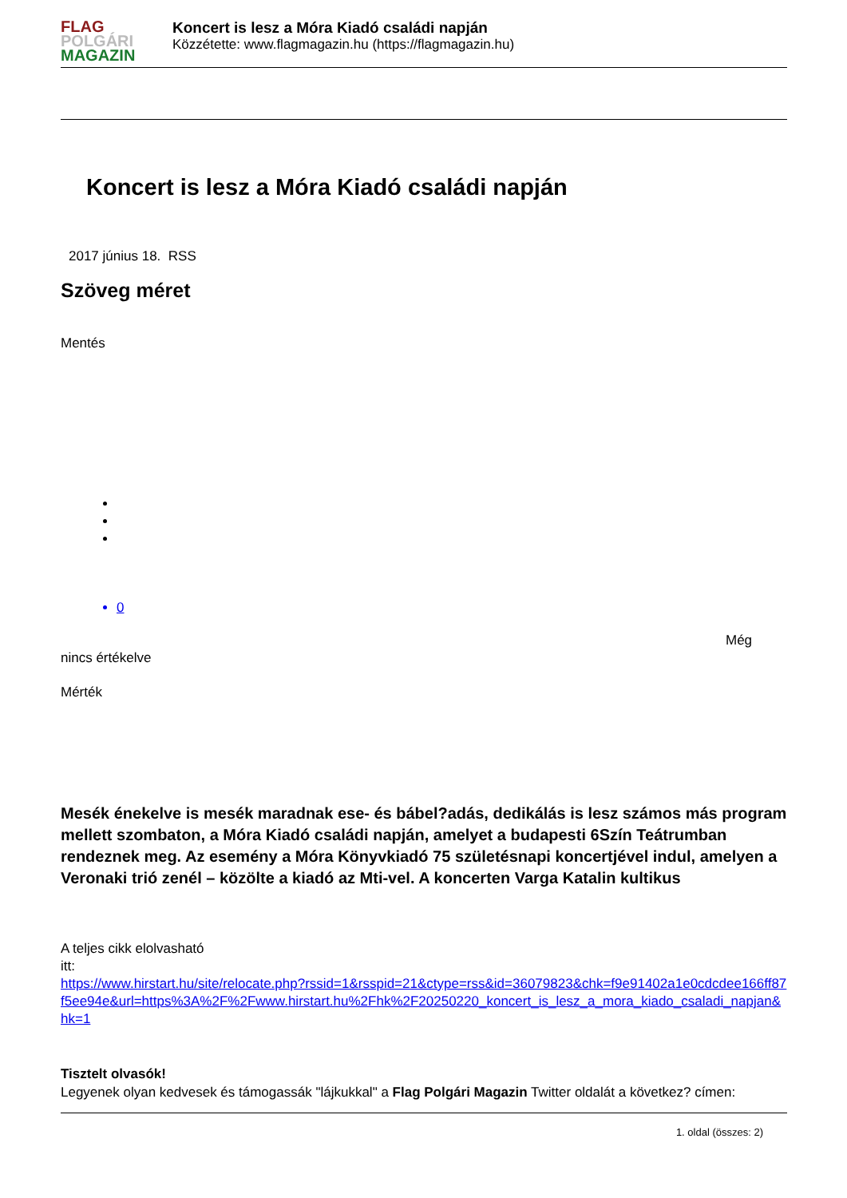FLAG
POLGÁRI
MAGAZIN
Koncert is lesz a Móra Kiadó családi napján
Közzétette: www.flagmagazin.hu (https://flagmagazin.hu)
Koncert is lesz a Móra Kiadó családi napján
2017 június 18. RSS
Szöveg méret
Mentés
0
Még
nincs értékelve
Mérték
Mesék énekelve is mesék maradnak ese- és bábel?adás, dedikálás is lesz számos más program mellett szombaton, a Móra Kiadó családi napján, amelyet a budapesti 6Szín Teátrumban rendeznek meg. Az esemény a Móra Könyvkiadó 75 születésnapi koncertjével indul, amelyen a Veronaki trió zenél – közölte a kiadó az Mti-vel. A koncerten Varga Katalin kultikus
A teljes cikk elolvasható
itt:
https://www.hirstart.hu/site/relocate.php?rssid=1&rsspid=21&ctype=rss&id=36079823&chk=f9e91402a1e0cdcdee166ff87f5ee94e&url=https%3A%2F%2Fwww.hirstart.hu%2Fhk%2F20250220_koncert_is_lesz_a_mora_kiado_csaladi_napjan&hk=1
Tisztelt olvasók!
Legyenek olyan kedvesek és támogassák "lájkukkal" a Flag Polgári Magazin Twitter oldalát a következ? címen:
1. oldal (összes: 2)